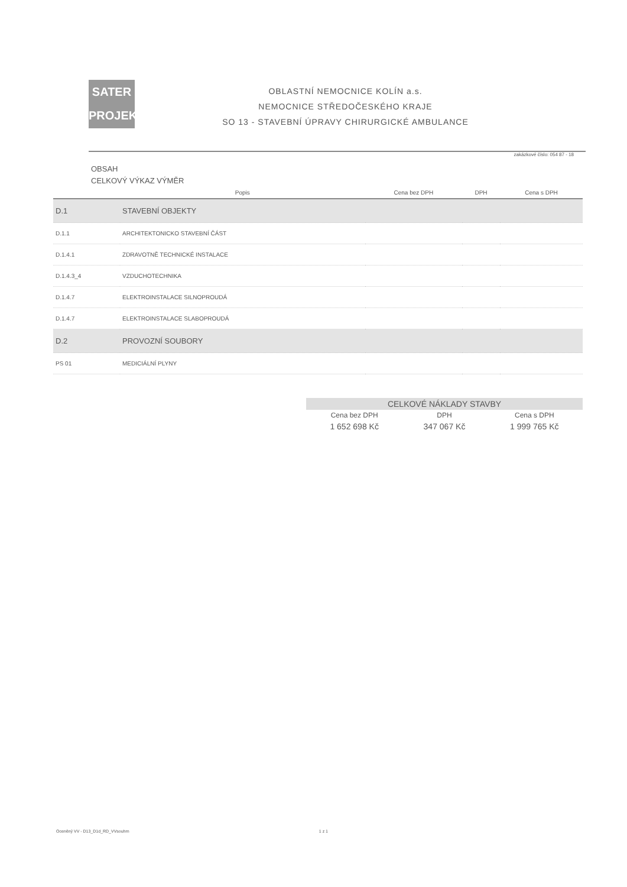SATER
PROJEKT
OBLASTNÍ NEMOCNICE KOLÍN a.s.
NEMOCNICE STŘEDOČESKÉHO KRAJE
SO 13 - STAVEBNÍ ÚPRAVY CHIRURGICKÉ AMBULANCE
zakázkové číslo: 054 87 - 18
OBSAH
CELKOVÝ VÝKAZ VÝMĚR
| | Popis | Cena bez DPH | DPH | Cena s DPH |
| --- | --- | --- | --- | --- |
| D.1 | STAVEBNÍ OBJEKTY | | | |
| D.1.1 | ARCHITEKTONICKO STAVEBNÍ ČÁST | | | |
| D.1.4.1 | ZDRAVOTNĚ TECHNICKÉ INSTALACE | | | |
| D.1.4.3_4 | VZDUCHOTECHNIKA | | | |
| D.1.4.7 | ELEKTROINSTALACE SILNOPROUDÁ | | | |
| D.1.4.7 | ELEKTROINSTALACE SLABOPROUDÁ | | | |
| D.2 | PROVOZNÍ SOUBORY | | | |
| PS 01 | MEDICIÁLNÍ PLYNY | | | |
CELKOVÉ NÁKLADY STAVBY
| Cena bez DPH | DPH | Cena s DPH |
| 1 652 698 Kč | 347 067 Kč | 1 999 765 Kč |
Oceněný VV - D13_D1d_RD_VVsouhrn 1 z 1